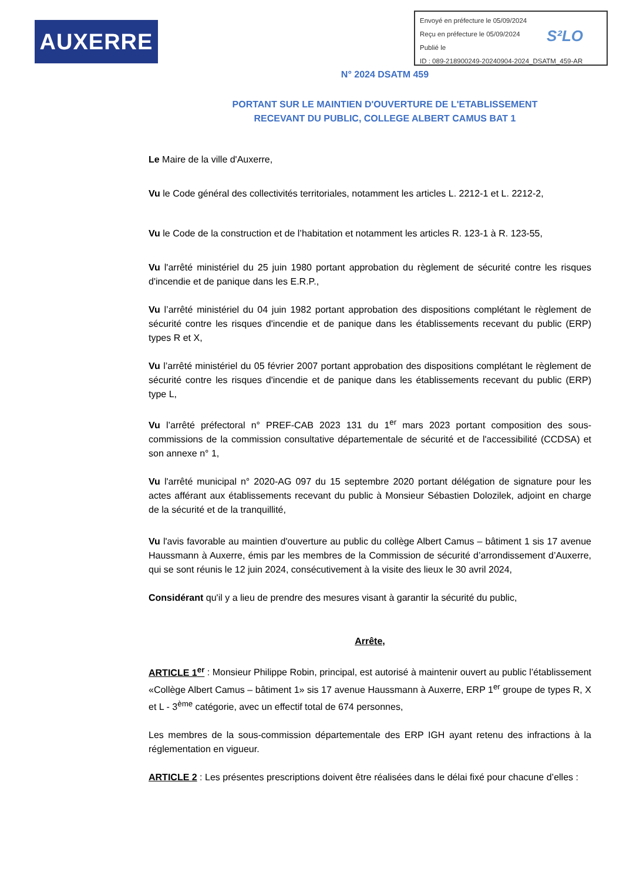AUXERRE
Envoyé en préfecture le 05/09/2024
Reçu en préfecture le 05/09/2024
Publié le
ID : 089-218900249-20240904-2024_DSATM_459-AR
S²LO
N° 2024 DSATM 459
PORTANT SUR LE MAINTIEN D'OUVERTURE DE L'ETABLISSEMENT
RECEVANT DU PUBLIC, COLLEGE ALBERT CAMUS BAT 1
Le Maire de la ville d'Auxerre,
Vu le Code général des collectivités territoriales, notamment les articles L. 2212-1 et L. 2212-2,
Vu le Code de la construction et de l’habitation et notamment les articles R. 123-1 à R. 123-55,
Vu l'arrêté ministériel du 25 juin 1980 portant approbation du règlement de sécurité contre les risques d'incendie et de panique dans les E.R.P.,
Vu l’arrêté ministériel du 04 juin 1982 portant approbation des dispositions complétant le règlement de sécurité contre les risques d'incendie et de panique dans les établissements recevant du public (ERP) types R et X,
Vu l’arrêté ministériel du 05 février 2007 portant approbation des dispositions complétant le règlement de sécurité contre les risques d'incendie et de panique dans les établissements recevant du public (ERP) type L,
Vu l’arrêté préfectoral n° PREF-CAB 2023 131 du 1<sup>er</sup> mars 2023 portant composition des sous-commissions de la commission consultative départementale de sécurité et de l'accessibilité (CCDSA) et son annexe n° 1,
Vu l'arrêté municipal n° 2020-AG 097 du 15 septembre 2020 portant délégation de signature pour les actes afférant aux établissements recevant du public à Monsieur Sébastien Dolozilek, adjoint en charge de la sécurité et de la tranquillité,
Vu l'avis favorable au maintien d'ouverture au public du collège Albert Camus – bâtiment 1 sis 17 avenue Haussmann à Auxerre, émis par les membres de la Commission de sécurité d’arrondissement d’Auxerre, qui se sont réunis le 12 juin 2024, consécutivement à la visite des lieux le 30 avril 2024,
Considérant qu'il y a lieu de prendre des mesures visant à garantir la sécurité du public,
Arrête,
ARTICLE 1<sup>er</sup> : Monsieur Philippe Robin, principal, est autorisé à maintenir ouvert au public l’établissement «Collège Albert Camus – bâtiment 1» sis 17 avenue Haussmann à Auxerre, ERP 1<sup>er</sup> groupe de types R, X et L - 3<sup>ème</sup> catégorie, avec un effectif total de 674 personnes,
Les membres de la sous-commission départementale des ERP IGH ayant retenu des infractions à la réglementation en vigueur.
ARTICLE 2 : Les présentes prescriptions doivent être réalisées dans le délai fixé pour chacune d’elles :